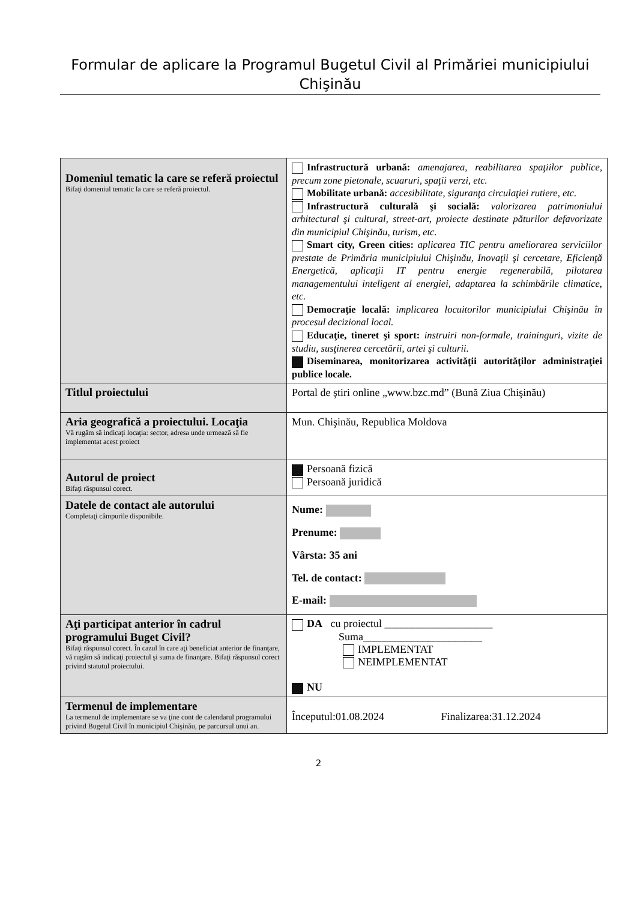Formular de aplicare la Programul Bugetul Civil al Primăriei municipiului Chişinău
| Domeniul tematic la care se referă proiectul Bifaţi domeniul tematic la care se referă proiectul. | Infrastructură urbană: amenajarea, reabilitarea spaţiilor publice, precum zone pietonale, scuaruri, spaţii verzi, etc. Mobilitate urbană: accesibilitate, siguranţa circulaţiei rutiere, etc. Infrastructură culturală şi socială: valorizarea patrimoniului arhitectural şi cultural, street-art, proiecte destinate păturilor defavorizate din municipiul Chişinău, turism, etc. Smart city, Green cities: aplicarea TIC pentru ameliorarea serviciilor prestate de Primăria municipiului Chişinău, Inovaţii şi cercetare, Eficienţă Energetică, aplicaţii IT pentru energie regenerabilă, pilotarea managementului inteligent al energiei, adaptarea la schimbările climatice, etc. Democraţie locală: implicarea locuitorilor municipiului Chişinău în procesul decizional local. Educaţie, tineret şi sport: instruiri non-formale, traininguri, vizite de studiu, susţinerea cercetării, artei şi culturii. Diseminarea, monitorizarea activităţii autorităţilor administraţiei publice locale. |
| Titlul proiectului | Portal de ştiri online „www.bzc.md” (Bună Ziua Chişinău) |
| Aria geografică a proiectului. Locaţia Vă rugăm să indicaţi locaţia: sector, adresa unde urmează să fie implementat acest proiect | Mun. Chişinău, Republica Moldova |
| Autorul de proiect Bifaţi răspunsul corect. | Persoană fizică Persoană juridică |
| Datele de contact ale autorului Completaţi câmpurile disponibile. | Nume: Prenume: Vârsta: 35 ani Tel. de contact: E-mail: |
| Aţi participat anterior în cadrul programului Buget Civil? Bifaţi răspunsul corect. În cazul în care aţi beneficiat anterior de finanţare, vă rugăm să indicaţi proiectul şi suma de finanţare. Bifaţi răspunsul corect privind statutul proiectului. | DA cu proiectul ____________________ Suma______________________ IMPLEMENTAT NEIMPLEMENTAT NU |
| Termenul de implementare La termenul de implementare se va ţine cont de calendarul programului privind Bugetul Civil în municipiul Chişinău, pe parcursul unui an. | Începutul:01.08.2024 Finalizarea:31.12.2024 |
2